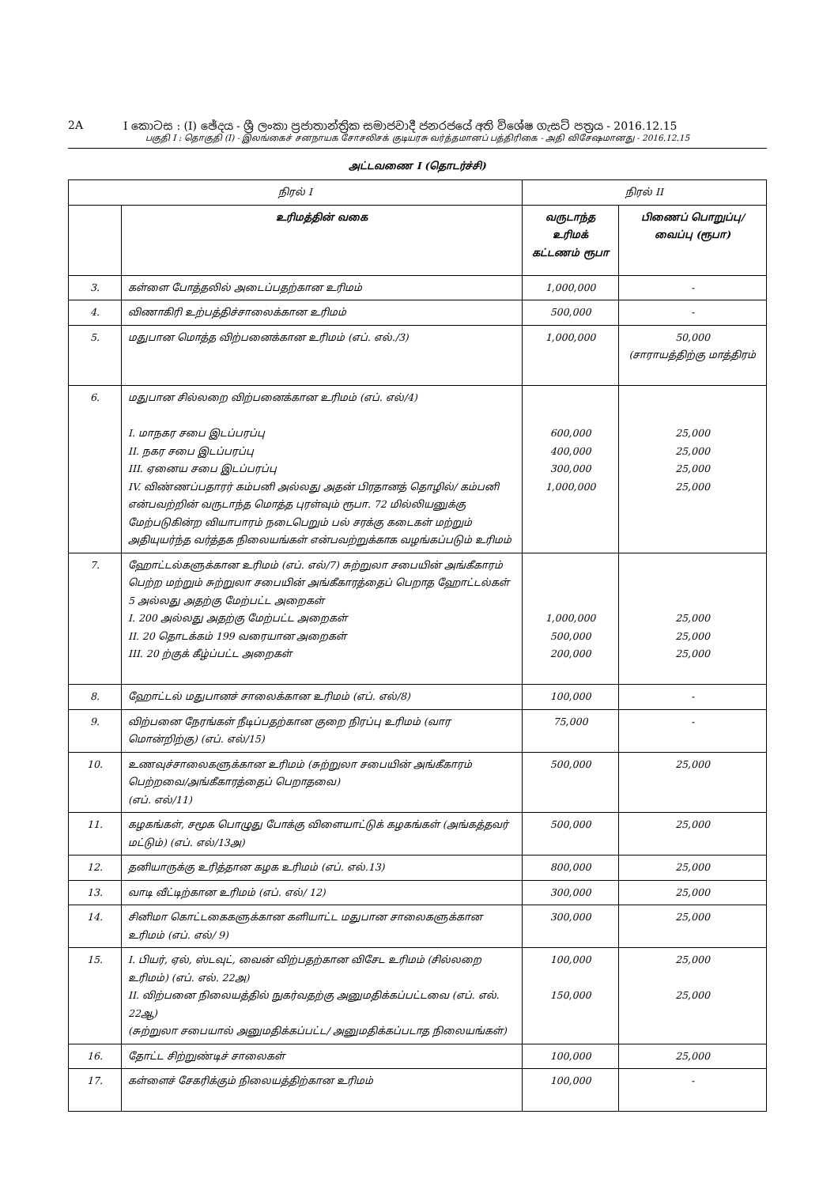2A I කොටස : (I) ඡේදය - ශ්‍රී ලංකා ප්‍රජාතාන්ත්‍රික සමාජවාදී ජනරජයේ අති විශේෂ ගැසට් පත්‍රය - 2016.12.15
பகுதி I : தொகுதி (I) - இலங்கைச் சனநாயக சோசலிசக் குடியரசு வர்த்தமானப் பத்திரிகை - அதி விசேஷமானது - 2016.12.15
அட்டவணை I (தொடர்ச்சி)
| நிரல் I | | நிரல் II | |
| | உரிமத்தின் வகை | வருடாந்த உரிமக் கட்டணம் ரூபா | பிணைப் பொறுப்பு/ வைப்பு (ரூபா) |
| 3. | கள்ளை போத்தலில் அடைப்பதற்கான உரிமம் | 1,000,000 | - |
| 4. | விணாகிரி உற்பத்திச்சாலைக்கான உரிமம் | 500,000 | - |
| 5. | மதுபான மொத்த விற்பனைக்கான உரிமம் (எப். எல்./3) | 1,000,000 | 50,000 (சாராயத்திற்கு மாத்திரம் |
| 6. | மதுபான சில்லறை விற்பனைக்கான உரிமம் (எப். எல்/4) I. மாநகர சபை இடப்பரப்பு II. நகர சபை இடப்பரப்பு III. ஏனைய சபை இடப்பரப்பு IV. விண்ணப்பதாரர் கம்பனி அல்லது அதன் பிரதானத் தொழில்/ கம்பனி என்பவற்றின் வருடாந்த மொத்த புரள்வும் ரூபா. 72 மில்லியனுக்கு மேற்படுகின்ற வியாபாரம் நடைபெறும் பல் சரக்கு கடைகள் மற்றும் அதியுயர்ந்த வர்த்தக நிலையங்கள் என்பவற்றுக்காக வழங்கப்படும் உரிமம் | 600,000 400,000 300,000 1,000,000 | 25,000 25,000 25,000 25,000 |
| 7. | ஹோட்டல்களுக்கான உரிமம் (எப். எல்/7) சுற்றுலா சபையின் அங்கீகாரம் பெற்ற மற்றும் சுற்றுலா சபையின் அங்கீகாரத்தைப் பெறாத ஹோட்டல்கள் 5 அல்லது அதற்கு மேற்பட்ட அறைகள் I. 200 அல்லது அதற்கு மேற்பட்ட அறைகள் II. 20 தொடக்கம் 199 வரையான அறைகள் III. 20 ற்குக் கீழ்ப்பட்ட அறைகள் | 1,000,000 500,000 200,000 | 25,000 25,000 25,000 |
| 8. | ஹோட்டல் மதுபானச் சாலைக்கான உரிமம் (எப். எல்/8) | 100,000 | - |
| 9. | விற்பனை நேரங்கள் நீடிப்பதற்கான குறை நிரப்பு உரிமம் (வார மொன்றிற்கு) (எப். எல்/15) | 75,000 | - |
| 10. | உணவுச்சாலைகளுக்கான உரிமம் (சுற்றுலா சபையின் அங்கீகாரம் பெற்றவை/அங்கீகாரத்தைப் பெறாதவை) (எப். எல்/11) | 500,000 | 25,000 |
| 11. | கழகங்கள், சமூக பொழுது போக்கு விளையாட்டுக் கழகங்கள் (அங்கத்தவர் மட்டும்) (எப். எல்/13அ) | 500,000 | 25,000 |
| 12. | தனியாருக்கு உரித்தான கழக உரிமம் (எப். எல்.13) | 800,000 | 25,000 |
| 13. | வாடி வீட்டிற்கான உரிமம் (எப். எல்/ 12) | 300,000 | 25,000 |
| 14. | சினிமா கொட்டகைகளுக்கான களியாட்ட மதுபான சாலைகளுக்கான உரிமம் (எப். எல்/ 9) | 300,000 | 25,000 |
| 15. | I. பியர், ஏல், ஸ்டவுட், வைன் விற்பதற்கான விசேட உரிமம் (சில்லறை உரிமம்) (எப். எல். 22அ) II. விற்பனை நிலையத்தில் நுகர்வதற்கு அனுமதிக்கப்பட்டவை (எப். எல். 22ஆ) (சுற்றுலா சபையால் அனுமதிக்கப்பட்ட/ அனுமதிக்கப்படாத நிலையங்கள்) | 100,000 150,000 | 25,000 25,000 |
| 16. | தோட்ட சிற்றுண்டிச் சாலைகள் | 100,000 | 25,000 |
| 17. | கள்ளைச் சேகரிக்கும் நிலையத்திற்கான உரிமம் | 100,000 | - |